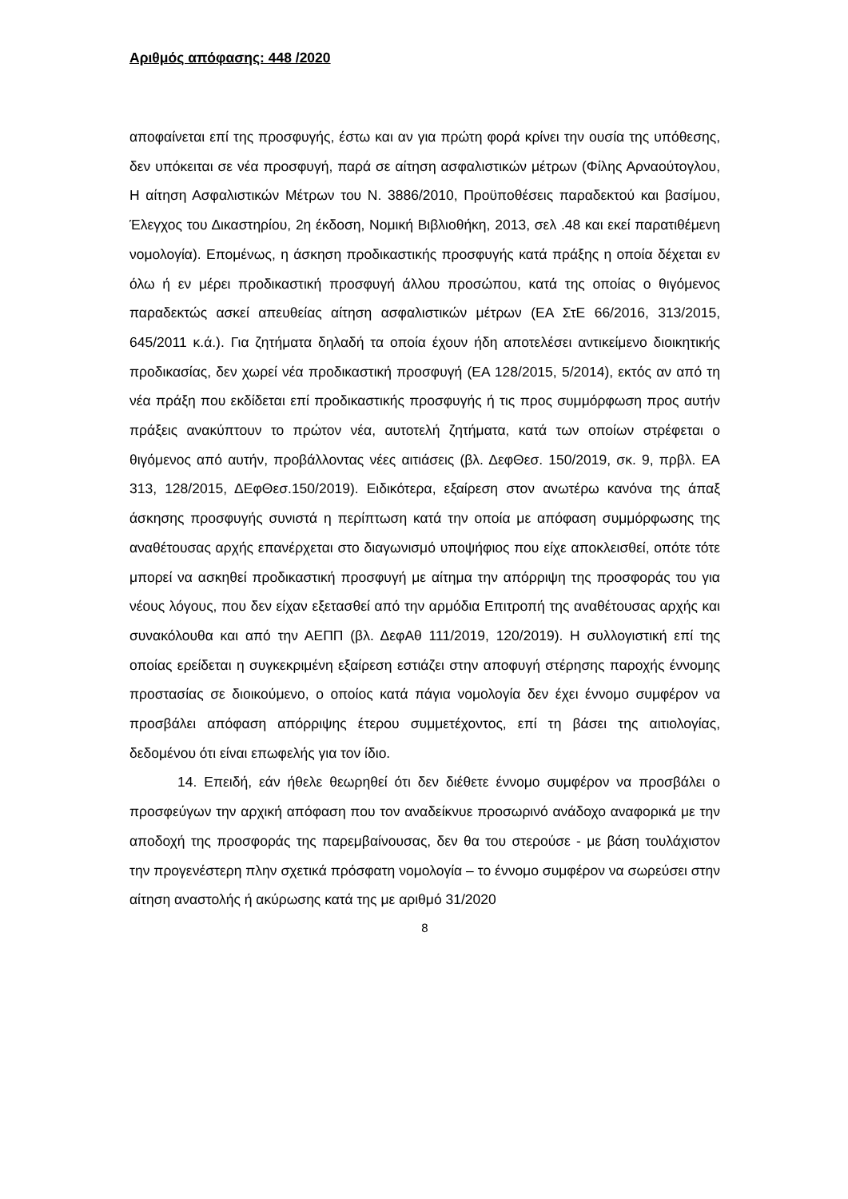Αριθμός απόφασης: 448 /2020
αποφαίνεται επί της προσφυγής, έστω και αν για πρώτη φορά κρίνει την ουσία της υπόθεσης, δεν υπόκειται σε νέα προσφυγή, παρά σε αίτηση ασφαλιστικών μέτρων (Φίλης Αρναούτογλου, Η αίτηση Ασφαλιστικών Μέτρων του Ν. 3886/2010, Προϋποθέσεις παραδεκτού και βασίμου, Έλεγχος του Δικαστηρίου, 2η έκδοση, Νομική Βιβλιοθήκη, 2013, σελ .48 και εκεί παρατιθέμενη νομολογία). Επομένως, η άσκηση προδικαστικής προσφυγής κατά πράξης η οποία δέχεται εν όλω ή εν μέρει προδικαστική προσφυγή άλλου προσώπου, κατά της οποίας ο θιγόμενος παραδεκτώς ασκεί απευθείας αίτηση ασφαλιστικών μέτρων (ΕΑ ΣτΕ 66/2016, 313/2015, 645/2011 κ.ά.). Για ζητήματα δηλαδή τα οποία έχουν ήδη αποτελέσει αντικείμενο διοικητικής προδικασίας, δεν χωρεί νέα προδικαστική προσφυγή (ΕΑ 128/2015, 5/2014), εκτός αν από τη νέα πράξη που εκδίδεται επί προδικαστικής προσφυγής ή τις προς συμμόρφωση προς αυτήν πράξεις ανακύπτουν το πρώτον νέα, αυτοτελή ζητήματα, κατά των οποίων στρέφεται ο θιγόμενος από αυτήν, προβάλλοντας νέες αιτιάσεις (βλ. ΔεφΘεσ. 150/2019, σκ. 9, πρβλ. ΕΑ 313, 128/2015, ΔΕφΘεσ.150/2019). Ειδικότερα, εξαίρεση στον ανωτέρω κανόνα της άπαξ άσκησης προσφυγής συνιστά η περίπτωση κατά την οποία με απόφαση συμμόρφωσης της αναθέτουσας αρχής επανέρχεται στο διαγωνισμό υποψήφιος που είχε αποκλεισθεί, οπότε τότε μπορεί να ασκηθεί προδικαστική προσφυγή με αίτημα την απόρριψη της προσφοράς του για νέους λόγους, που δεν είχαν εξετασθεί από την αρμόδια Επιτροπή της αναθέτουσας αρχής και συνακόλουθα και από την ΑΕΠΠ (βλ. ΔεφΑθ 111/2019, 120/2019). Η συλλογιστική επί της οποίας ερείδεται η συγκεκριμένη εξαίρεση εστιάζει στην αποφυγή στέρησης παροχής έννομης προστασίας σε διοικούμενο, ο οποίος κατά πάγια νομολογία δεν έχει έννομο συμφέρον να προσβάλει απόφαση απόρριψης έτερου συμμετέχοντος, επί τη βάσει της αιτιολογίας, δεδομένου ότι είναι επωφελής για τον ίδιο.
14. Επειδή, εάν ήθελε θεωρηθεί ότι δεν διέθετε έννομο συμφέρον να προσβάλει ο προσφεύγων την αρχική απόφαση που τον αναδείκνυε προσωρινό ανάδοχο αναφορικά με την αποδοχή της προσφοράς της παρεμβαίνουσας, δεν θα του στερούσε - με βάση τουλάχιστον την προγενέστερη πλην σχετικά πρόσφατη νομολογία – το έννομο συμφέρον να σωρεύσει στην αίτηση αναστολής ή ακύρωσης κατά της με αριθμό 31/2020
8